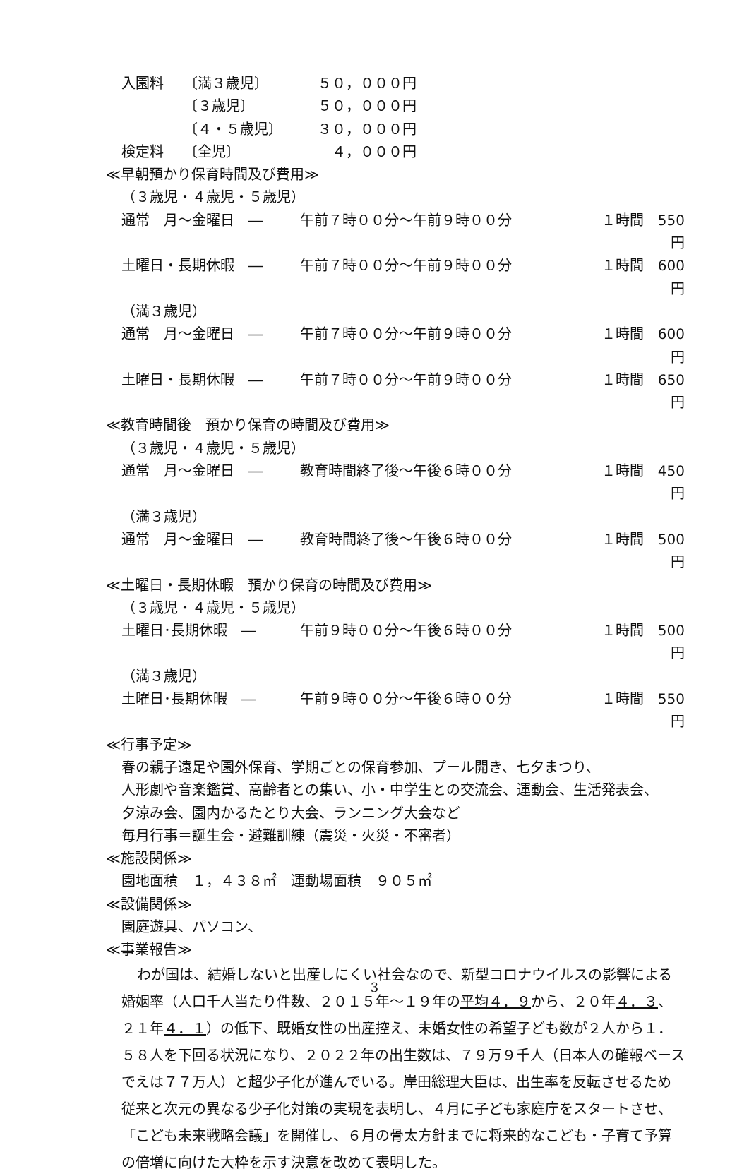入園料 〔満３歳児〕 ５０，０００円
〔３歳児〕 ５０，０００円
〔４・５歳児〕 ３０，０００円
検定料 〔全児〕　４，０００円
≪早朝預かり保育時間及び費用≫
（３歳児・４歳児・５歳児）
通常　月～金曜日　― 午前７時００分～午前９時００分 １時間　550円
土曜日・長期休暇　― 午前７時００分～午前９時００分 １時間　600円
（満３歳児）
通常　月～金曜日　― 午前７時００分～午前９時００分 １時間　600円
土曜日・長期休暇　― 午前７時００分～午前９時００分 １時間　650円
≪教育時間後　預かり保育の時間及び費用≫
（３歳児・４歳児・５歳児）
通常　月～金曜日　― 教育時間終了後～午後６時００分 １時間　450円
（満３歳児）
通常　月～金曜日　― 教育時間終了後～午後６時００分 １時間　500円
≪土曜日・長期休暇　預かり保育の時間及び費用≫
（３歳児・４歳児・５歳児）
土曜日･長期休暇　― 午前９時００分～午後６時００分 １時間　500円
（満３歳児）
土曜日･長期休暇　― 午前９時００分～午後６時００分 １時間　550円
≪行事予定≫
春の親子遠足や園外保育、学期ごとの保育参加、プール開き、七夕まつり、
人形劇や音楽鑑賞、高齢者との集い、小・中学生との交流会、運動会、生活発表会、
夕涼み会、園内かるたとり大会、ランニング大会など
毎月行事＝誕生会・避難訓練（震災・火災・不審者）
≪施設関係≫
園地面積　１，４３８㎡　運動場面積　９０５㎡
≪設備関係≫
園庭遊具、パソコン、
≪事業報告≫
わが国は、結婚しないと出産しにくい社会なので、新型コロナウイルスの影響による婚姻率（人口千人当たり件数、２０１５年～１９年の平均４．９から、２０年４．３、２１年４．１）の低下、既婚女性の出産控え、未婚女性の希望子ども数が２人から１．５８人を下回る状況になり、２０２２年の出生数は、７９万９千人（日本人の確報ベースでえは７７万人）と超少子化が進んでいる。岸田総理大臣は、出生率を反転させるため従来と次元の異なる少子化対策の実現を表明し、４月に子ども家庭庁をスタートさせ、「こども未来戦略会議」を開催し、６月の骨太方針までに将来的なこども・子育て予算の倍増に向けた大枠を示す決意を改めて表明した。
3